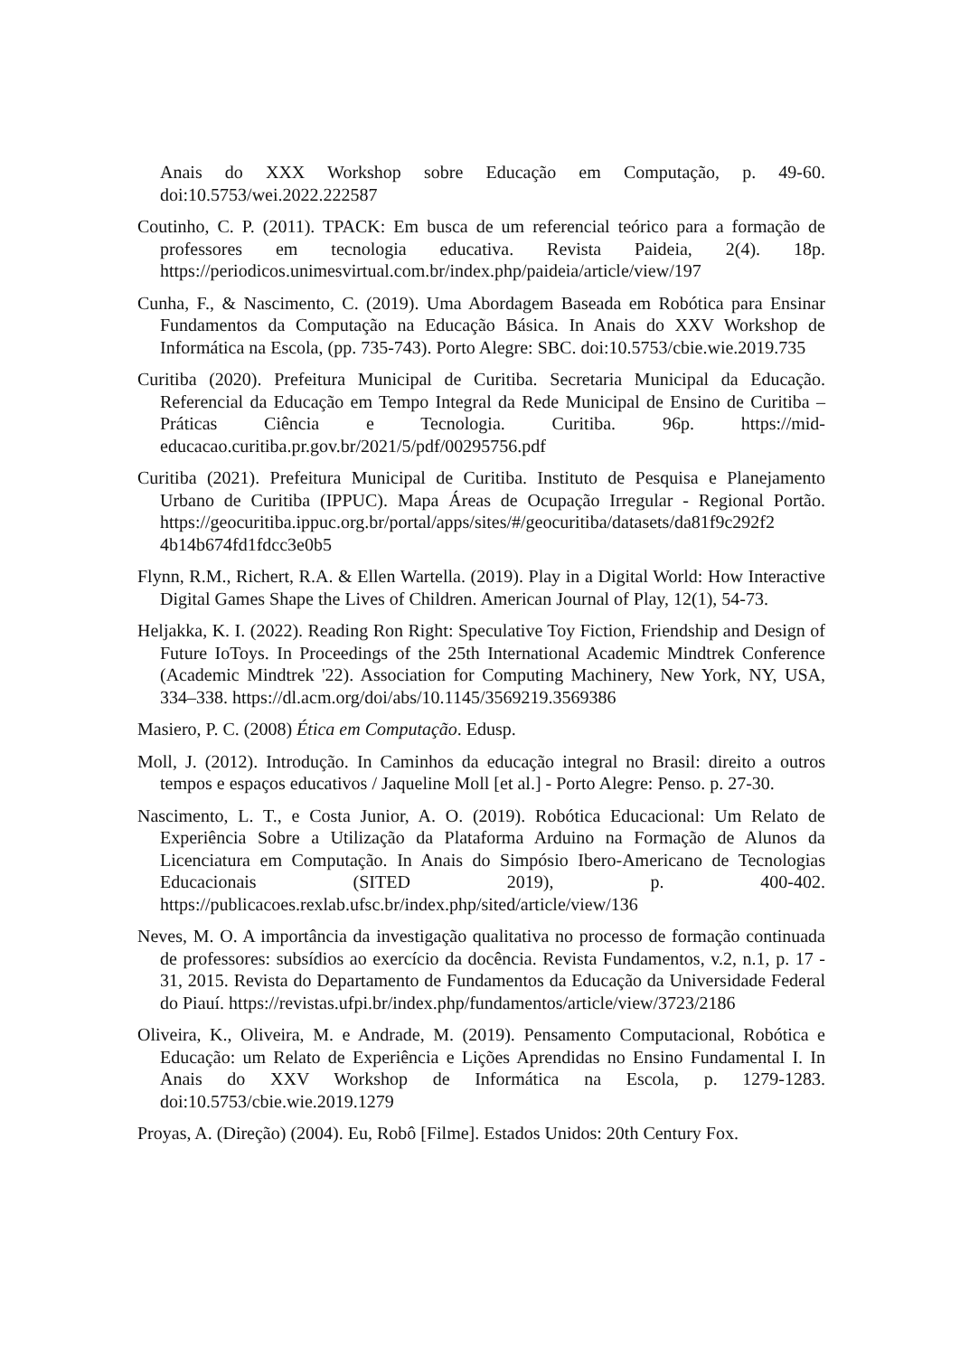Anais do XXX Workshop sobre Educação em Computação, p. 49-60. doi:10.5753/wei.2022.222587
Coutinho, C. P. (2011). TPACK: Em busca de um referencial teórico para a formação de professores em tecnologia educativa. Revista Paideia, 2(4). 18p. https://periodicos.unimesvirtual.com.br/index.php/paideia/article/view/197
Cunha, F., & Nascimento, C. (2019). Uma Abordagem Baseada em Robótica para Ensinar Fundamentos da Computação na Educação Básica. In Anais do XXV Workshop de Informática na Escola, (pp. 735-743). Porto Alegre: SBC. doi:10.5753/cbie.wie.2019.735
Curitiba (2020). Prefeitura Municipal de Curitiba. Secretaria Municipal da Educação. Referencial da Educação em Tempo Integral da Rede Municipal de Ensino de Curitiba – Práticas Ciência e Tecnologia. Curitiba. 96p. https://mid-educacao.curitiba.pr.gov.br/2021/5/pdf/00295756.pdf
Curitiba (2021). Prefeitura Municipal de Curitiba. Instituto de Pesquisa e Planejamento Urbano de Curitiba (IPPUC). Mapa Áreas de Ocupação Irregular - Regional Portão. https://geocuritiba.ippuc.org.br/portal/apps/sites/#/geocuritiba/datasets/da81f9c292f2 4b14b674fd1fdcc3e0b5
Flynn, R.M., Richert, R.A. & Ellen Wartella. (2019). Play in a Digital World: How Interactive Digital Games Shape the Lives of Children. American Journal of Play, 12(1), 54-73.
Heljakka, K. I. (2022). Reading Ron Right: Speculative Toy Fiction, Friendship and Design of Future IoToys. In Proceedings of the 25th International Academic Mindtrek Conference (Academic Mindtrek '22). Association for Computing Machinery, New York, NY, USA, 334–338. https://dl.acm.org/doi/abs/10.1145/3569219.3569386
Masiero, P. C. (2008) Ética em Computação. Edusp.
Moll, J. (2012). Introdução. In Caminhos da educação integral no Brasil: direito a outros tempos e espaços educativos / Jaqueline Moll [et al.] - Porto Alegre: Penso. p. 27-30.
Nascimento, L. T., e Costa Junior, A. O. (2019). Robótica Educacional: Um Relato de Experiência Sobre a Utilização da Plataforma Arduino na Formação de Alunos da Licenciatura em Computação. In Anais do Simpósio Ibero-Americano de Tecnologias Educacionais (SITED 2019), p. 400-402. https://publicacoes.rexlab.ufsc.br/index.php/sited/article/view/136
Neves, M. O. A importância da investigação qualitativa no processo de formação continuada de professores: subsídios ao exercício da docência. Revista Fundamentos, v.2, n.1, p. 17 - 31, 2015. Revista do Departamento de Fundamentos da Educação da Universidade Federal do Piauí. https://revistas.ufpi.br/index.php/fundamentos/article/view/3723/2186
Oliveira, K., Oliveira, M. e Andrade, M. (2019). Pensamento Computacional, Robótica e Educação: um Relato de Experiência e Lições Aprendidas no Ensino Fundamental I. In Anais do XXV Workshop de Informática na Escola, p. 1279-1283. doi:10.5753/cbie.wie.2019.1279
Proyas, A. (Direção) (2004). Eu, Robô [Filme]. Estados Unidos: 20th Century Fox.